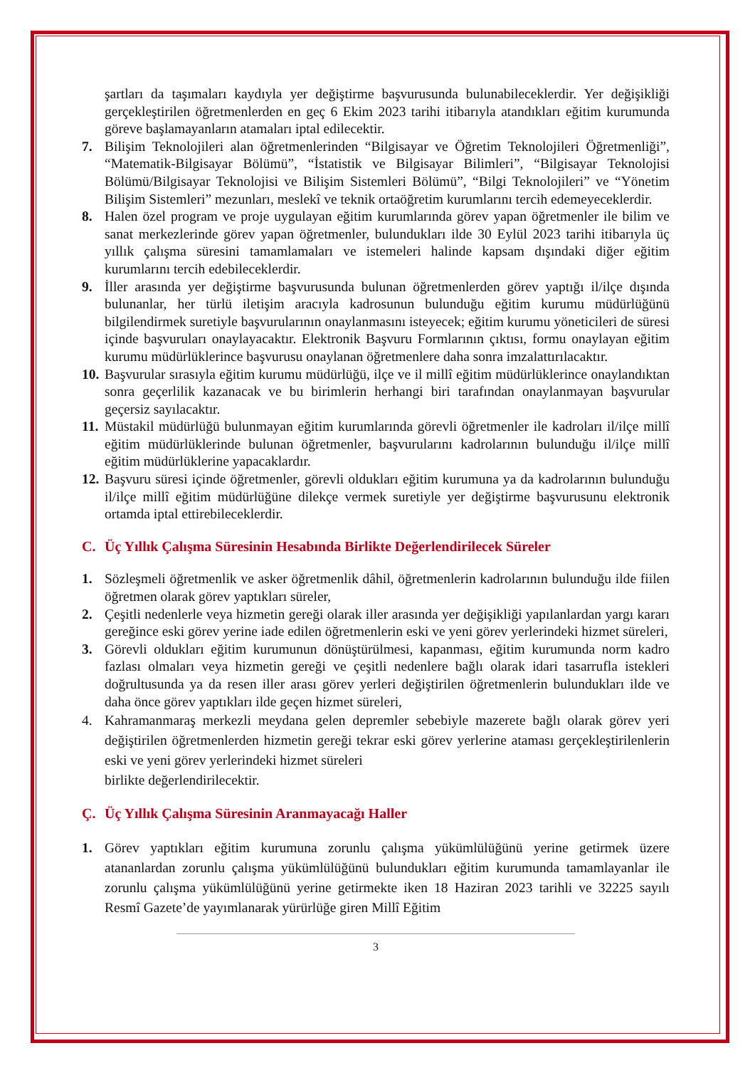şartları da taşımaları kaydıyla yer değiştirme başvurusunda bulunabileceklerdir. Yer değişikliği gerçekleştirilen öğretmenlerden en geç 6 Ekim 2023 tarihi itibarıyla atandıkları eğitim kurumunda göreve başlamayanların atamaları iptal edilecektir.
7. Bilişim Teknolojileri alan öğretmenlerinden “Bilgisayar ve Öğretim Teknolojileri Öğretmenliği”, “Matematik-Bilgisayar Bölümü”, “İstatistik ve Bilgisayar Bilimleri”, “Bilgisayar Teknolojisi Bölümü/Bilgisayar Teknolojisi ve Bilişim Sistemleri Bölümü”, “Bilgi Teknolojileri” ve “Yönetim Bilişim Sistemleri” mezunları, meslekî ve teknik ortaöğretim kurumlarını tercih edemeyeceklerdir.
8. Halen özel program ve proje uygulayan eğitim kurumlarında görev yapan öğretmenler ile bilim ve sanat merkezlerinde görev yapan öğretmenler, bulundukları ilde 30 Eylül 2023 tarihi itibarıyla üç yıllık çalışma süresini tamamlamaları ve istemeleri halinde kapsam dışındaki diğer eğitim kurumlarını tercih edebileceklerdir.
9. İller arasında yer değiştirme başvurusunda bulunan öğretmenlerden görev yaptığı il/ilçe dışında bulunanlar, her türlü iletişim aracıyla kadrosunun bulunduğu eğitim kurumu müdürlüğünü bilgilendirmek suretiyle başvurularının onaylanmasını isteyecek; eğitim kurumu yöneticileri de süresi içinde başvuruları onaylayacaktır. Elektronik Başvuru Formlarının çıktısı, formu onaylayan eğitim kurumu müdürlüklerince başvurusu onaylanan öğretmenlere daha sonra imzalattırılacaktır.
10.
Başvurular sırasıyla eğitim kurumu müdürlüğü, ilçe ve il millî eğitim müdürlüklerince onaylandıktan sonra geçerlilik kazanacak ve bu birimlerin herhangi biri tarafından onaylanmayan başvurular geçersiz sayılacaktır.
11.
Müstakil müdürlüğü bulunmayan eğitim kurumlarında görevli öğretmenler ile kadroları il/ilçe millî eğitim müdürlüklerinde bulunan öğretmenler, başvurularını kadrolarının bulunduğu il/ilçe millî eğitim müdürlüklerine yapacaklardır.
12.
Başvuru süresi içinde öğretmenler, görevli oldukları eğitim kurumuna ya da kadrolarının bulunduğu il/ilçe millî eğitim müdürlüğüne dilekçe vermek suretiyle yer değiştirme başvurusunu elektronik ortamda iptal ettirebileceklerdir.
C. Üç Yıllık Çalışma Süresinin Hesabında Birlikte Değerlendirilecek Süreler
1. Sözleşmeli öğretmenlik ve asker öğretmenlik dâhil, öğretmenlerin kadrolarının bulunduğu ilde fiilen öğretmen olarak görev yaptıkları süreler,
2. Çeşitli nedenlerle veya hizmetin gereği olarak iller arasında yer değişikliği yapılanlardan yargı kararı gereğince eski görev yerine iade edilen öğretmenlerin eski ve yeni görev yerlerindeki hizmet süreleri,
3. Görevli oldukları eğitim kurumunun dönüştürülmesi, kapanması, eğitim kurumunda norm kadro fazlası olmaları veya hizmetin gereği ve çeşitli nedenlere bağlı olarak idari tasarrufla istekleri doğrultusunda ya da resen iller arası görev yerleri değiştirilen öğretmenlerin bulundukları ilde ve daha önce görev yaptıkları ilde geçen hizmet süreleri,
4. Kahramanmaraş merkezli meydana gelen depremler sebebiyle mazerete bağlı olarak görev yeri değiştirilen öğretmenlerden hizmetin gereği tekrar eski görev yerlerine ataması gerçekleştirilenlerin eski ve yeni görev yerlerindeki hizmet süreleri
birlikte değerlendirilecektir.
Ç. Üç Yıllık Çalışma Süresinin Aranmayacağı Haller
1. Görev yaptıkları eğitim kurumuna zorunlu çalışma yükümlülüğünü yerine getirmek üzere atananlardan zorunlu çalışma yükümlülüğünü bulundukları eğitim kurumunda tamamlayanlar ile zorunlu çalışma yükümlülüğünü yerine getirmekte iken 18 Haziran 2023 tarihli ve 32225 sayılı Resmî Gazete’de yayımlanarak yürürlüğe giren Millî Eğitim
3